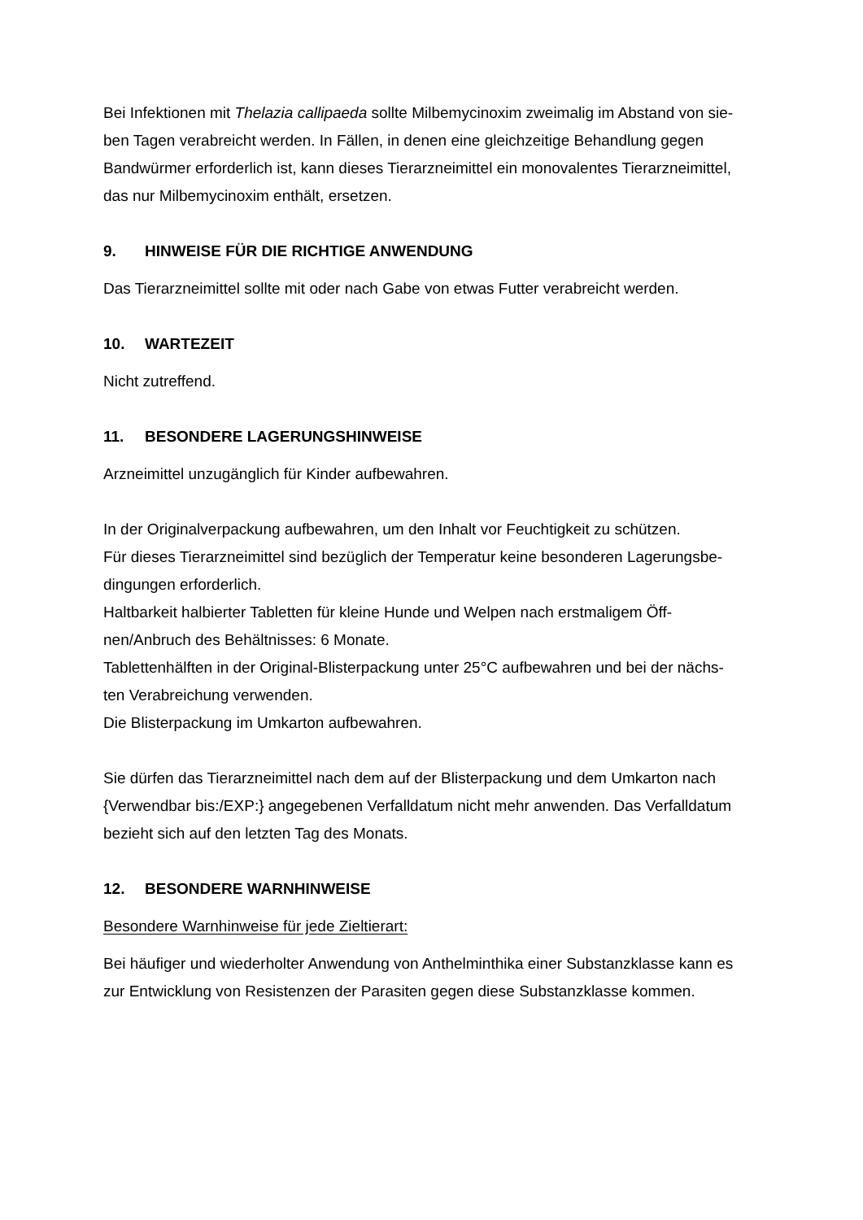Bei Infektionen mit Thelazia callipaeda sollte Milbemycinoxim zweimalig im Abstand von sie-
ben Tagen verabreicht werden. In Fällen, in denen eine gleichzeitige Behandlung gegen
Bandwürmer erforderlich ist, kann dieses Tierarzneimittel ein monovalentes Tierarzneimittel,
das nur Milbemycinoxim enthält, ersetzen.
9. HINWEISE FÜR DIE RICHTIGE ANWENDUNG
Das Tierarzneimittel sollte mit oder nach Gabe von etwas Futter verabreicht werden.
10. WARTEZEIT
Nicht zutreffend.
11. BESONDERE LAGERUNGSHINWEISE
Arzneimittel unzugänglich für Kinder aufbewahren.
In der Originalverpackung aufbewahren, um den Inhalt vor Feuchtigkeit zu schützen.
Für dieses Tierarzneimittel sind bezüglich der Temperatur keine besonderen Lagerungsbe-
dingungen erforderlich.
Haltbarkeit halbierter Tabletten für kleine Hunde und Welpen nach erstmaligem Öff-
nen/Anbruch des Behältnisses: 6 Monate.
Tablettenhälften in der Original-Blisterpackung unter 25°C aufbewahren und bei der nächs-
ten Verabreichung verwenden.
Die Blisterpackung im Umkarton aufbewahren.
Sie dürfen das Tierarzneimittel nach dem auf der Blisterpackung und dem Umkarton nach
{Verwendbar bis:/EXP:} angegebenen Verfalldatum nicht mehr anwenden. Das Verfalldatum
bezieht sich auf den letzten Tag des Monats.
12. BESONDERE WARNHINWEISE
Besondere Warnhinweise für jede Zieltierart:
Bei häufiger und wiederholter Anwendung von Anthelminthika einer Substanzklasse kann es
zur Entwicklung von Resistenzen der Parasiten gegen diese Substanzklasse kommen.